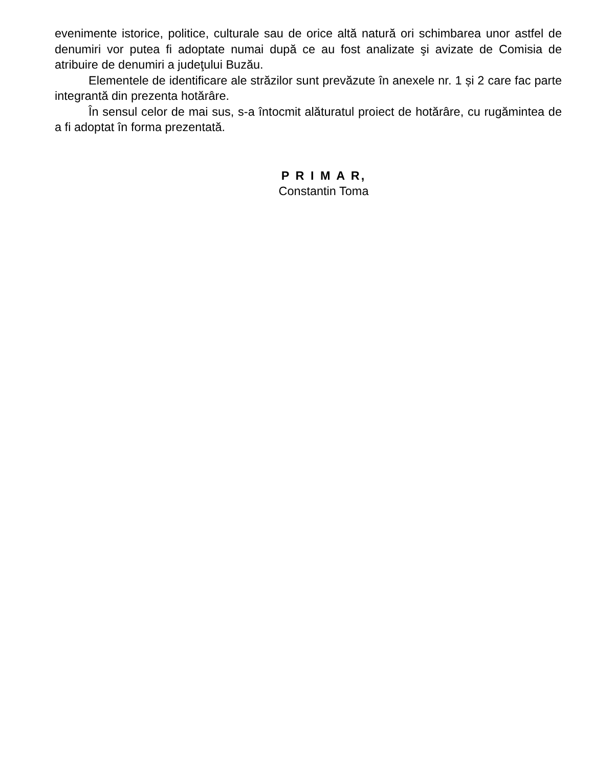evenimente istorice, politice, culturale sau de orice altă natură ori schimbarea unor astfel de denumiri vor putea fi adoptate numai după ce au fost analizate şi avizate de Comisia de atribuire de denumiri a judeţului Buzău.
Elementele de identificare ale străzilor sunt prevăzute în anexele nr. 1 și 2 care fac parte integrantă din prezenta hotărâre.
În sensul celor de mai sus, s-a întocmit alăturatul proiect de hotărâre, cu rugămintea de a fi adoptat în forma prezentată.
P R I M A R,
Constantin Toma